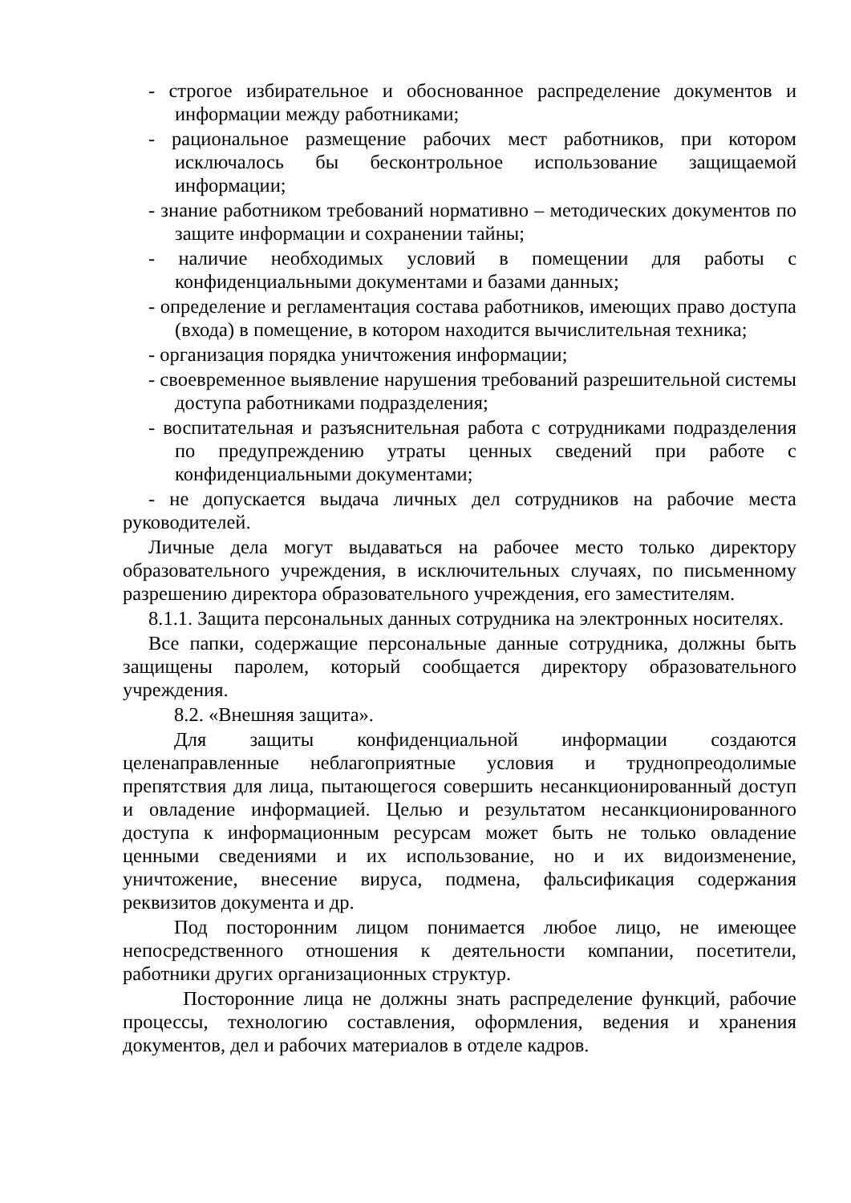- строгое избирательное и обоснованное распределение документов и информации между работниками;
- рациональное размещение рабочих мест работников, при котором исключалось бы бесконтрольное использование защищаемой информации;
- знание работником требований нормативно – методических документов по защите информации и сохранении тайны;
- наличие необходимых условий в помещении для работы с конфиденциальными документами и базами данных;
- определение и регламентация состава работников, имеющих право доступа (входа) в помещение, в котором находится вычислительная техника;
- организация порядка уничтожения информации;
- своевременное выявление нарушения требований разрешительной системы доступа работниками подразделения;
- воспитательная и разъяснительная работа с сотрудниками подразделения по предупреждению утраты ценных сведений при работе с конфиденциальными документами;
- не допускается выдача личных дел сотрудников на рабочие места руководителей.
Личные дела могут выдаваться на рабочее место только директору образовательного учреждения, в исключительных случаях, по письменному разрешению директора образовательного учреждения, его заместителям.
8.1.1. Защита персональных данных сотрудника на электронных носителях.
Все папки, содержащие персональные данные сотрудника, должны быть защищены паролем, который сообщается директору образовательного учреждения.
8.2. «Внешняя защита».
Для защиты конфиденциальной информации создаются целенаправленные неблагоприятные условия и труднопреодолимые препятствия для лица, пытающегося совершить несанкционированный доступ и овладение информацией. Целью и результатом несанкционированного доступа к информационным ресурсам может быть не только овладение ценными сведениями и их использование, но и их видоизменение, уничтожение, внесение вируса, подмена, фальсификация содержания реквизитов документа и др.
Под посторонним лицом понимается любое лицо, не имеющее непосредственного отношения к деятельности компании, посетители, работники других организационных структур.
Посторонние лица не должны знать распределение функций, рабочие процессы, технологию составления, оформления, ведения и хранения документов, дел и рабочих материалов в отделе кадров.